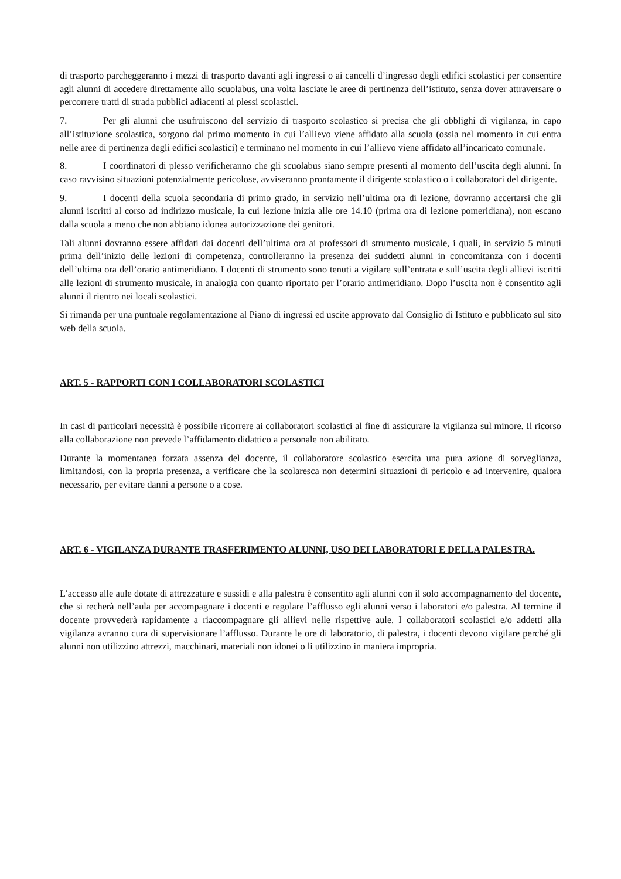di trasporto parcheggeranno i mezzi di trasporto davanti agli ingressi o ai cancelli d’ingresso degli edifici scolastici per consentire agli alunni di accedere direttamente allo scuolabus, una volta lasciate le aree di pertinenza dell’istituto, senza dover attraversare o percorrere tratti di strada pubblici adiacenti ai plessi scolastici.
7. Per gli alunni che usufruiscono del servizio di trasporto scolastico si precisa che gli obblighi di vigilanza, in capo all’istituzione scolastica, sorgono dal primo momento in cui l’allievo viene affidato alla scuola (ossia nel momento in cui entra nelle aree di pertinenza degli edifici scolastici) e terminano nel momento in cui l’allievo viene affidato all’incaricato comunale.
8. I coordinatori di plesso verificheranno che gli scuolabus siano sempre presenti al momento dell’uscita degli alunni. In caso ravvisino situazioni potenzialmente pericolose, avviseranno prontamente il dirigente scolastico o i collaboratori del dirigente.
9. I docenti della scuola secondaria di primo grado, in servizio nell’ultima ora di lezione, dovranno accertarsi che gli alunni iscritti al corso ad indirizzo musicale, la cui lezione inizia alle ore 14.10 (prima ora di lezione pomeridiana), non escano dalla scuola a meno che non abbiano idonea autorizzazione dei genitori.
Tali alunni dovranno essere affidati dai docenti dell’ultima ora ai professori di strumento musicale, i quali, in servizio 5 minuti prima dell’inizio delle lezioni di competenza, controlleranno la presenza dei suddetti alunni in concomitanza con i docenti dell’ultima ora dell’orario antimeridiano. I docenti di strumento sono tenuti a vigilare sull’entrata e sull’uscita degli allievi iscritti alle lezioni di strumento musicale, in analogia con quanto riportato per l’orario antimeridiano. Dopo l’uscita non è consentito agli alunni il rientro nei locali scolastici.
Si rimanda per una puntuale regolamentazione al Piano di ingressi ed uscite approvato dal Consiglio di Istituto e pubblicato sul sito web della scuola.
ART. 5 - RAPPORTI CON I COLLABORATORI SCOLASTICI
In casi di particolari necessità è possibile ricorrere ai collaboratori scolastici al fine di assicurare la vigilanza sul minore. Il ricorso alla collaborazione non prevede l’affidamento didattico a personale non abilitato.
Durante la momentanea forzata assenza del docente, il collaboratore scolastico esercita una pura azione di sorveglianza, limitandosi, con la propria presenza, a verificare che la scolaresca non determini situazioni di pericolo e ad intervenire, qualora necessario, per evitare danni a persone o a cose.
ART. 6 - VIGILANZA DURANTE TRASFERIMENTO ALUNNI, USO DEI LABORATORI E DELLA PALESTRA.
L’accesso alle aule dotate di attrezzature e sussidi e alla palestra è consentito agli alunni con il solo accompagnamento del docente, che si recherà nell’aula per accompagnare i docenti e regolare l’afflusso egli alunni verso i laboratori e/o palestra. Al termine il docente provvederà rapidamente a riaccompagnare gli allievi nelle rispettive aule. I collaboratori scolastici e/o addetti alla vigilanza avranno cura di supervisionare l’afflusso. Durante le ore di laboratorio, di palestra, i docenti devono vigilare perché gli alunni non utilizzino attrezzi, macchinari, materiali non idonei o li utilizzino in maniera impropria.